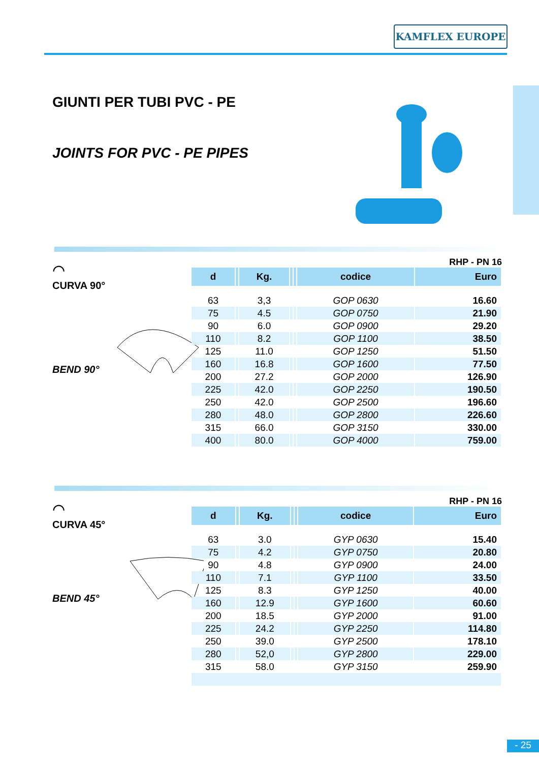KAMFLEX EUROPE
GIUNTI PER TUBI PVC - PE
JOINTS FOR PVC - PE PIPES
⌒
CURVA 90°
BEND 90°
RHP - PN 16
| d | | Kg. | | | codice | Euro |
| --- | --- | --- | --- | --- | --- | --- |
| 63 | | 3,3 | | | GOP 0630 | 16.60 |
| 75 | | 4.5 | | | GOP 0750 | 21.90 |
| 90 | | 6.0 | | | GOP 0900 | 29.20 |
| 110 | | 8.2 | | | GOP 1100 | 38.50 |
| 125 | | 11.0 | | | GOP 1250 | 51.50 |
| 160 | | 16.8 | | | GOP 1600 | 77.50 |
| 200 | | 27.2 | | | GOP 2000 | 126.90 |
| 225 | | 42.0 | | | GOP 2250 | 190.50 |
| 250 | | 42.0 | | | GOP 2500 | 196.60 |
| 280 | | 48.0 | | | GOP 2800 | 226.60 |
| 315 | | 66.0 | | | GOP 3150 | 330.00 |
| 400 | | 80.0 | | | GOP 4000 | 759.00 |
⌒
CURVA 45°
BEND 45°
RHP - PN 16
| d | | Kg. | | | codice | Euro |
| --- | --- | --- | --- | --- | --- | --- |
| 63 | | 3.0 | | | GYP 0630 | 15.40 |
| 75 | | 4.2 | | | GYP 0750 | 20.80 |
| 90 | | 4.8 | | | GYP 0900 | 24.00 |
| 110 | | 7.1 | | | GYP 1100 | 33.50 |
| 125 | | 8.3 | | | GYP 1250 | 40.00 |
| 160 | | 12.9 | | | GYP 1600 | 60.60 |
| 200 | | 18.5 | | | GYP 2000 | 91.00 |
| 225 | | 24.2 | | | GYP 2250 | 114.80 |
| 250 | | 39.0 | | | GYP 2500 | 178.10 |
| 280 | | 52,0 | | | GYP 2800 | 229.00 |
| 315 | | 58.0 | | | GYP 3150 | 259.90 |
- 25